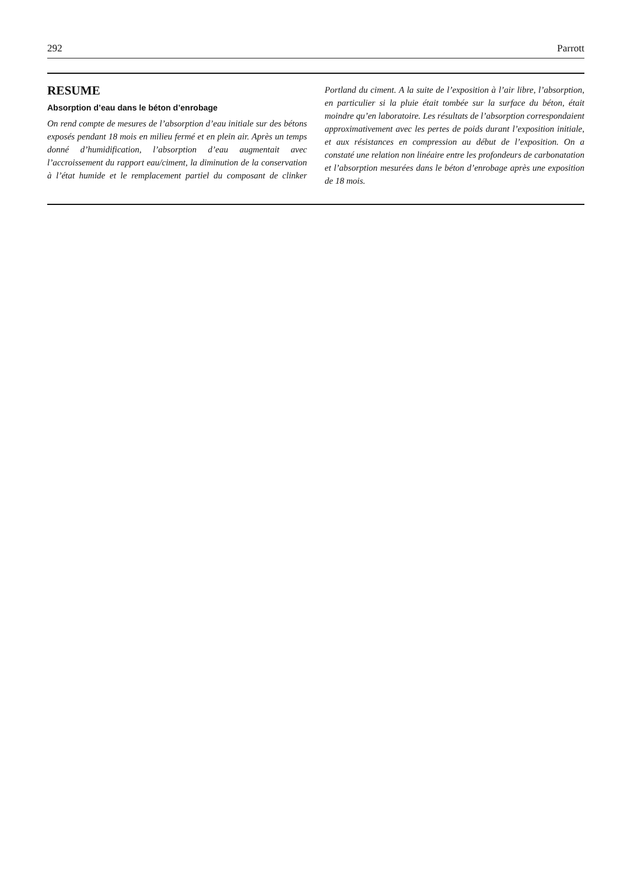292 Parrott
RESUME
Absorption d’eau dans le béton d’enrobage
On rend compte de mesures de l’absorption d’eau initiale sur des bétons exposés pendant 18 mois en milieu fermé et en plein air. Après un temps donné d’humidification, l’absorption d’eau augmentait avec l’accroissement du rapport eau/ciment, la diminution de la conservation à l’état humide et le remplacement partiel du composant de clinker Portland du ciment. A la suite de l’exposition à l’air libre, l’absorption, en particulier si la pluie était tombée sur la surface du béton, était moindre qu’en laboratoire. Les résultats de l’absorption correspondaient approximativement avec les pertes de poids durant l’exposition initiale, et aux résistances en compression au début de l’exposition. On a constaté une relation non linéaire entre les profondeurs de carbonatation et l’absorption mesurées dans le béton d’enrobage après une exposition de 18 mois.